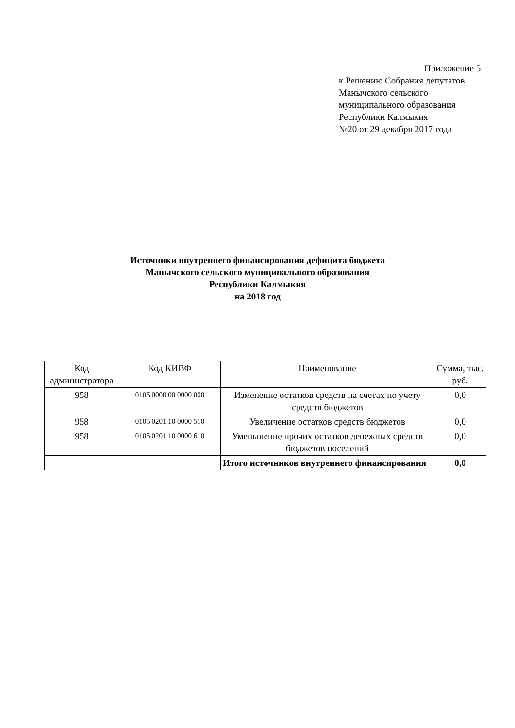Приложение 5
к Решению Собрания депутатов
Манычского сельского
муниципального образования
Республики Калмыкия
№20 от 29 декабря 2017 года
Источники внутреннего финансирования дефицита бюджета
Манычского сельского муниципального образования
Республики Калмыкия
на 2018 год
| Код администратора | Код КИВФ | Наименование | Сумма, тыс. руб. |
| --- | --- | --- | --- |
| 958 | 0105 0000 00 0000 000 | Изменение остатков средств на счетах по учету средств бюджетов | 0,0 |
| 958 | 0105 0201 10 0000 510 | Увеличение остатков средств бюджетов | 0,0 |
| 958 | 0105 0201 10 0000 610 | Уменьшение прочих остатков денежных средств бюджетов поселений | 0,0 |
| | | Итого источников внутреннего финансирования | 0,0 |